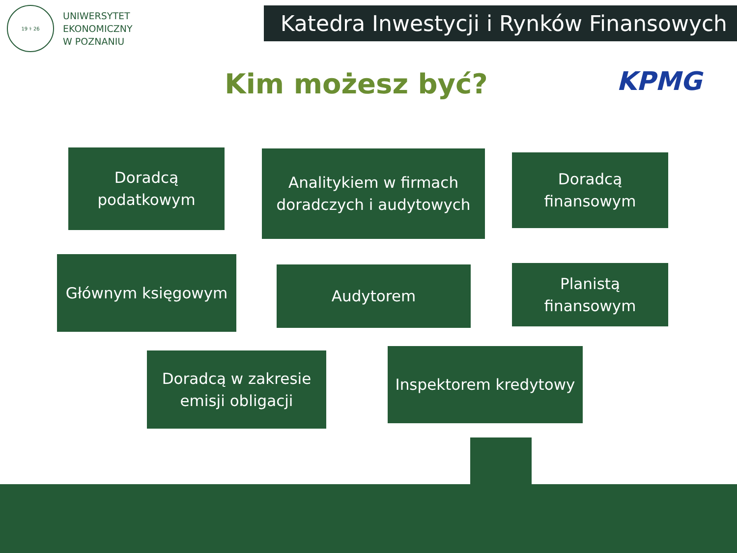19 ⚕ 26
UNIWERSYTET
EKONOMICZNY
W POZNANIU
Katedra Inwestycji i Rynków Finansowych
KPMG
Kim możesz być?
Doradcą
podatkowym
Analitykiem w firmach
doradczych i audytowych
Doradcą
finansowym
Głównym księgowym
Audytorem
Planistą
finansowym
Doradcą w zakresie
emisji obligacji
Inspektorem kredytowy